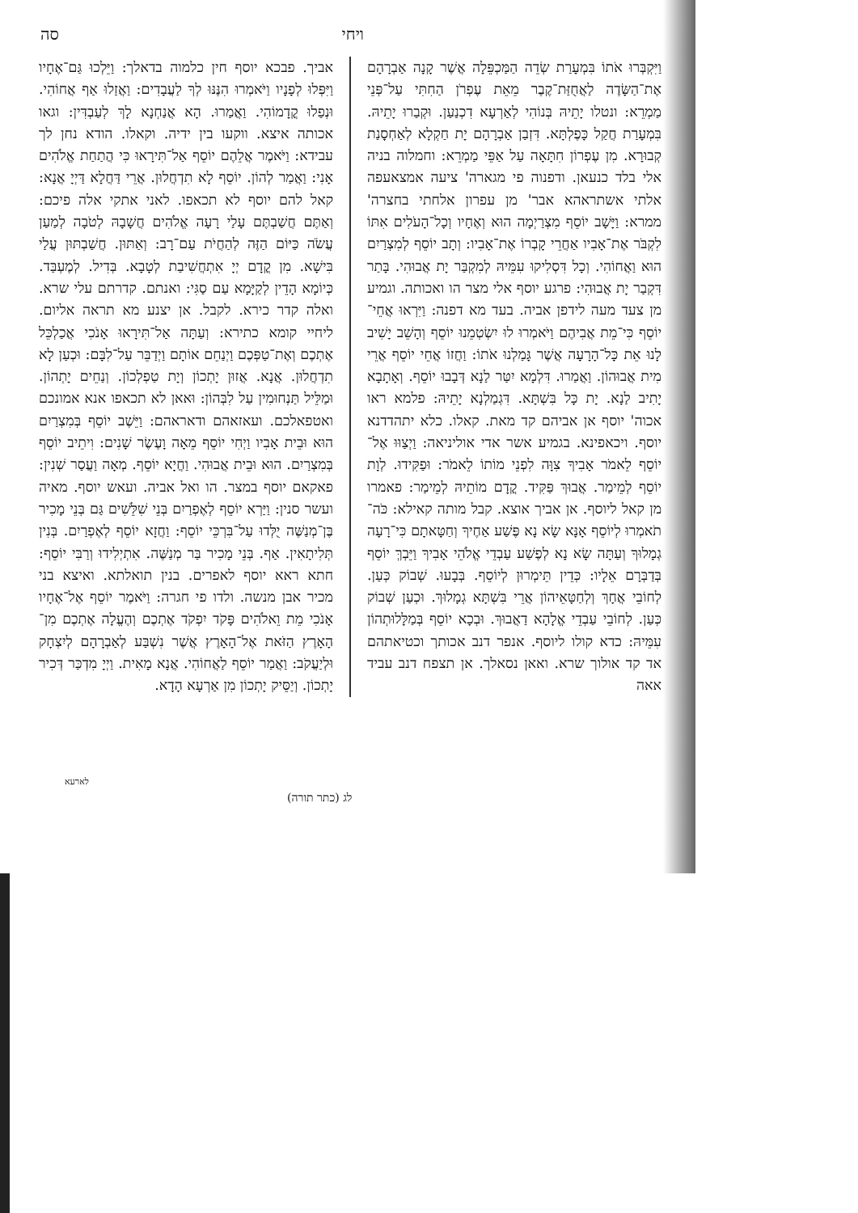ויחי סה
וַיִּקְבְּרוּ אֹתוֹ בִּמְעָרַת שְׂדֵה הַמַּכְפֵּלָה אֲשֶׁר קָנָה אַבְרָהָם אֶת־הַשָּׂדֶה לַאֲחֻזַּת־קֶבֶר מֵאֵת עֶפְרֹן הַחִתִּי עַל־פְּנֵי מַמְרֵא: ונטלו יָתֵיהּ בְּנוֹהִי לְאַרְעָא דִכְנַעַן. וּקְבַרוּ יָתֵיהּ. בִּמְעָרַת חֲקַל כָּפֶלְתָּא. דִּזְבַן אַבְרָהָם יָת חַקְלָא לְאַחְסָנַת קְבוּרָא. מִן עֶפְרוֹן חִתָּאָה עַל אַפֵּי מַמְרֵא: וחמלוה בניה אלי בלד כנעאן. ודפנוה פי מגארה' ציעה אמצאעפה אלתי אשתראהא אבר' מן עפרון אלחתי בחצרה' ממרא: וַיָּשָׁב יוֹסֵף מִצְרַיְמָה הוּא וְאֶחָיו וְכָל־הָעֹלִים אִתּוֹ לִקְבֹּר אֶת־אָבִיו אַחֲרֵי קָבְרוֹ אֶת־אָבִיו: וְתָב יוֹסֵף לְמִצְרַיִם הוּא וַאֲחוֹהִי. וְכָל דִּסְלִיקוּ עִמֵּיהּ לְמִקְבַּר יָת אֲבוּהִי. בָּתַר דִּקְבַר יָת אֲבוּהִי: פרגע יוסף אלי מצר הו ואכותה. וגמיע מן צעד מעה לידפן אביה. בעד מא דפנה: וַיִּרְאוּ אֲחֵי־יוֹסֵף כִּי־מֵת אֲבִיהֶם וַיֹּאמְרוּ לוּ יִשְׂטְמֵנוּ יוֹסֵף וְהָשֵׁב יָשִׁיב לָנוּ אֵת כָּל־הָרָעָה אֲשֶׁר גָּמַלְנוּ אֹתוֹ: וַחֲזוֹ אֲחֵי יוֹסֵף אֲרֵי מִית אֲבוּהוֹן. וַאֲמַרוּ. דִּלְמָא יִטַּר לַנָא דְּבָבוּ יוֹסֵף. וְאָתָבָא יָתִיב לַנָא. יָת כָּל בִּשְׁתָּא. דִּגְמַלְנָא יָתֵיהּ: פלמא ראו אכוה' יוסף אן אביהם קד מאת. קאלו. כלא יתהדדנא יוסף. ויכאפינא. בגמיע אשר אדי אוליניאה: וַיְצַוּוּ אֶל־יוֹסֵף לֵאמֹר אָבִיךָ צִוָּה לִפְנֵי מוֹתוֹ לֵאמֹר: וּפַקִּידוּ. לְוָת יוֹסֵף לְמֵימַר. אֲבוּךְ פַּקִּיד. קֳדָם מוֹתֵיהּ לְמֵימַר: פאמרו מן קאל ליוסף. אן אביך אוצא. קבל מותה קאילא: כֹּה־תֹאמְרוּ לְיוֹסֵף אָנָּא שָׂא נָא פֶּשַׁע אַחֶיךָ וְחַטָּאתָם כִּי־רָעָה גְמָלוּךָ וְעַתָּה שָׂא נָא לְפֶשַׁע עַבְדֵי אֱלֹהֵי אָבִיךָ וַיֵּבְךְּ יוֹסֵף בְּדַבְּרָם אֵלָיו: כְּדֵין תֵּימְרוּן לְיוֹסֵף. בְּבָעוּ. שְׁבוֹק כְּעַן. לְחוֹבֵי אֲחָךְ וְלְחַטָּאֵיהוֹן אֲרֵי בִּשְׁתָּא גְמָלוּךְ. וּכְעַן שְׁבוֹק כְּעַן. לְחוֹבֵי עַבְדֵי אֱלָהָא דַאֲבוּךְ. וּבְכָא יוֹסֵף בְּמַלָּלוּתְהוֹן עִמֵּיהּ: כדא קולו ליוסף. אנפר דנב אכותך וכטיאתהם אד קד אולוך שרא. ואאן נסאלך. אן תצפח דנב עביד אאה
אביך. פבכא יוסף חין כלמוה בדאלך: וַיֵּלְכוּ גַּם־אֶחָיו וַיִּפְּלוּ לְפָנָיו וַיֹּאמְרוּ הִנֶּנּוּ לְךָ לַעֲבָדִים: וַאֲזַלוּ אַף אֲחוֹהִי. וּנְפַלוּ קֳדָמוֹהִי. וַאֲמַרוּ. הָא אֲנַחְנָא לָךְ לְעַבְדִּין: וגאו אכותה איצא. ווקעו בין ידיה. וקאלו. הודא נחן לך עבידא: וַיֹּאמֶר אֲלֵהֶם יוֹסֵף אַל־תִּירָאוּ כִּי הֲתַחַת אֱלֹהִים אָנִי: וַאֲמַר לְהוֹן. יוֹסֵף לָא תִדְחֲלוּן. אֲרֵי דַּחֲלָא דַּיְיָ אֲנָא: קאל להם יוסף לא תכאפו. לאני אתקי אלה פיכם: וְאַתֶּם חֲשַׁבְתֶּם עָלַי רָעָה אֱלֹהִים חֲשָׁבָהּ לְטֹבָה לְמַעַן עֲשֹׂה כַּיּוֹם הַזֶּה לְהַחֲיֹת עַם־רָב: וְאַתּוּן. חֲשַׁבְתּוּן עֲלַי בִּישָׁא. מִן קֳדָם יְיָ אִתְחֲשִׁיבַת לְטָבָא. בְּדִיל. לְמֶעְבַּד. כְּיוֹמָא הָדֵין לְקַיָּמָא עַם סַגִּי: ואנתם. קדרתם עלי שרא. ואלה קדר כירא. לקבל. אן יצנע מא תראה אליום. ליחיי קומא כתירא: וְעַתָּה אַל־תִּירָאוּ אָנֹכִי אֲכַלְכֵּל אֶתְכֶם וְאֶת־טַפְּכֶם וַיְנַחֵם אוֹתָם וַיְדַבֵּר עַל־לִבָּם: וּכְעַן לָא תִדְחֲלוּן. אֲנָא. אֲזוּן יָתְכוֹן וְיָת טַפְלְכוֹן. וְנַחֵים יָתְהוֹן. וּמַלֵּיל תַּנְחוּמִין עַל לִבְּהוֹן: וּאאן לא תכאפו אנא אמונכם ואטפאלכם. ועאזאהם ודאראהם: וַיֵּשֶׁב יוֹסֵף בְּמִצְרַיִם הוּא וּבֵית אָבִיו וַיְחִי יוֹסֵף מֵאָה וָעֶשֶׂר שָׁנִים: וִיתֵיב יוֹסֵף בְּמִצְרַיִם. הוּא וּבֵית אֲבוּהִי. וַחֲיָא יוֹסֵף. מְאָה וַעֲסַר שְׁנִין: פאקאם יוסף במצר. הו ואל אביה. ועאש יוסף. מאיה ועשר סנין: וַיַּרְא יוֹסֵף לְאֶפְרַיִם בְּנֵי שִׁלֵּשִׁים גַּם בְּנֵי מָכִיר בֶּן־מְנַשֶּׁה יֻלְּדוּ עַל־בִּרְכֵּי יוֹסֵף: וַחֲזָא יוֹסֵף לְאֶפְרַיִם. בְּנִין תְּלִיתָאִין. אַף. בְּנֵי מָכִיר בַּר מְנַשֶּׁה. אִתְיְלִידוּ וְרַבִּי יוֹסֵף: חתא ראא יוסף לאפרים. בנין תואלתא. ואיצא בני מכיר אבן מנשה. ולדו פי חגרה: וַיֹּאמֶר יוֹסֵף אֶל־אֶחָיו אָנֹכִי מֵת וֵאלֹהִים פָּקֹד יִפְקֹד אֶתְכֶם וְהֶעֱלָה אֶתְכֶם מִן־הָאָרֶץ הַזֹּאת אֶל־הָאָרֶץ אֲשֶׁר נִשְׁבַּע לְאַבְרָהָם לְיִצְחָק וּלְיַעֲקֹב: וַאֲמַר יוֹסֵף לַאֲחוֹהִי. אֲנָא מָאִית. וַיְיָ מִדְכַּר דְּכִיר יָתְכוֹן. וְיַסֵּיק יָתְכוֹן מִן אַרְעָא הָדָא.
לארעא
לג (כתר תורה)